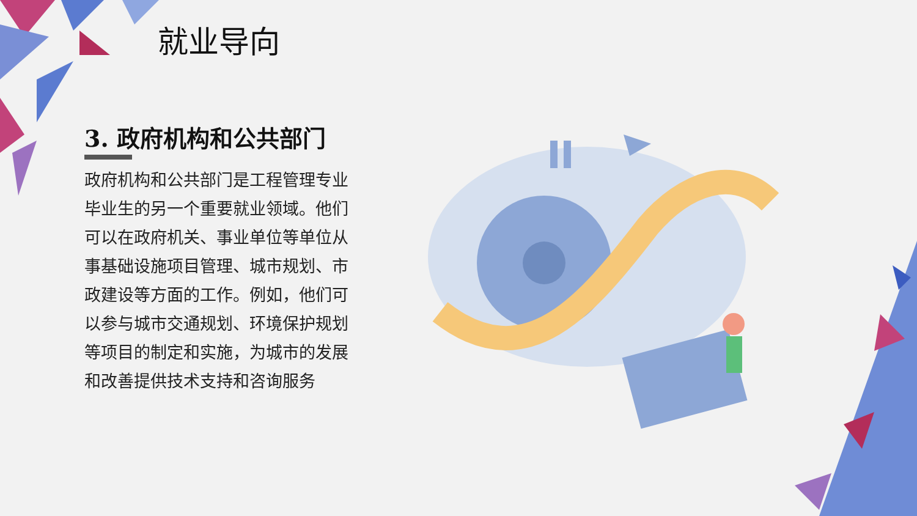就业导向
3. 政府机构和公共部门
政府机构和公共部门是工程管理专业毕业生的另一个重要就业领域。他们可以在政府机关、事业单位等单位从事基础设施项目管理、城市规划、市政建设等方面的工作。例如，他们可以参与城市交通规划、环境保护规划等项目的制定和实施，为城市的发展和改善提供技术支持和咨询服务